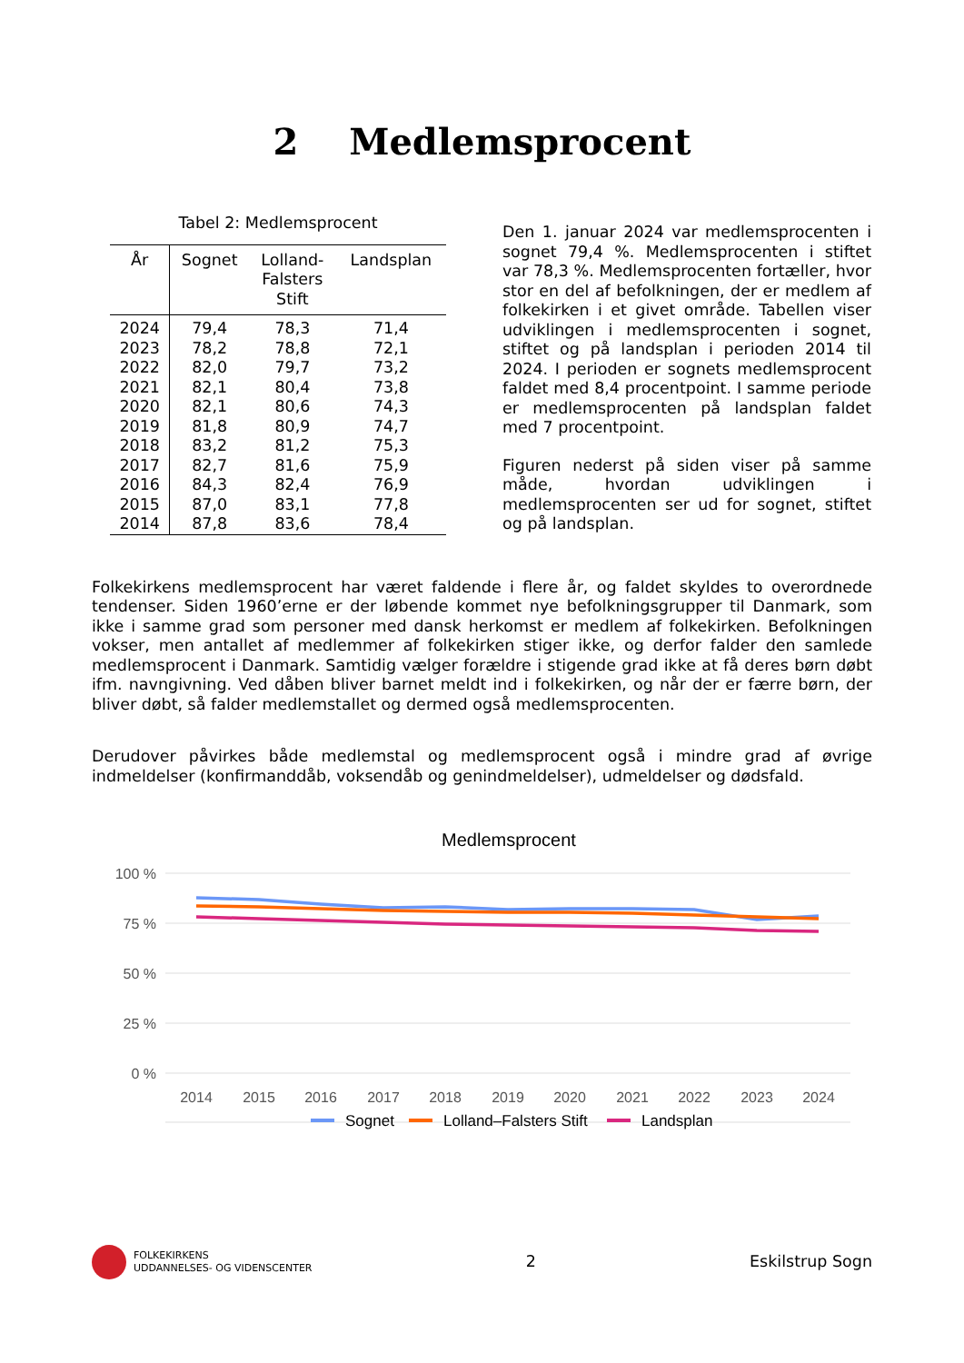2 Medlemsprocent
Tabel 2: Medlemsprocent
| År | Sognet | Lolland- Falsters Stift | Landsplan |
| --- | --- | --- | --- |
| 2024 | 79,4 | 78,3 | 71,4 |
| 2023 | 78,2 | 78,8 | 72,1 |
| 2022 | 82,0 | 79,7 | 73,2 |
| 2021 | 82,1 | 80,4 | 73,8 |
| 2020 | 82,1 | 80,6 | 74,3 |
| 2019 | 81,8 | 80,9 | 74,7 |
| 2018 | 83,2 | 81,2 | 75,3 |
| 2017 | 82,7 | 81,6 | 75,9 |
| 2016 | 84,3 | 82,4 | 76,9 |
| 2015 | 87,0 | 83,1 | 77,8 |
| 2014 | 87,8 | 83,6 | 78,4 |
Den 1. januar 2024 var medlemsprocenten i sognet 79,4 %. Medlemsprocenten i stiftet var 78,3 %. Medlemsprocenten fortæller, hvor stor en del af befolkningen, der er medlem af folkekirken i et givet område. Tabellen viser udviklingen i medlemsprocenten i sognet, stiftet og på landsplan i perioden 2014 til 2024. I perioden er sognets medlemsprocent faldet med 8,4 procentpoint. I samme periode er medlemsprocenten på landsplan faldet med 7 procentpoint.
Figuren nederst på siden viser på samme måde, hvordan udviklingen i medlemsprocenten ser ud for sognet, stiftet og på landsplan.
Folkekirkens medlemsprocent har været faldende i flere år, og faldet skyldes to overordnede tendenser. Siden 1960’erne er der løbende kommet nye befolkningsgrupper til Danmark, som ikke i samme grad som personer med dansk herkomst er medlem af folkekirken. Befolkningen vokser, men antallet af medlemmer af folkekirken stiger ikke, og derfor falder den samlede medlemsprocent i Danmark. Samtidig vælger forældre i stigende grad ikke at få deres børn døbt ifm. navngivning. Ved dåben bliver barnet meldt ind i folkekirken, og når der er færre børn, der bliver døbt, så falder medlemstallet og dermed også medlemsprocenten.
Derudover påvirkes både medlemstal og medlemsprocent også i mindre grad af øvrige indmeldelser (konfirmanddåb, voksendåb og genindmeldelser), udmeldelser og dødsfald.
Medlemsprocent
100 %
75 %
50 %
25 %
0 %
2014
2015
2016
2017
2018
2019
2020
2021
2022
2023
2024
Sognet
Lolland–Falsters Stift
Landsplan
FOLKEKIRKENS
UDDANNELSES- OG VIDENSCENTER
2 Eskilstrup Sogn